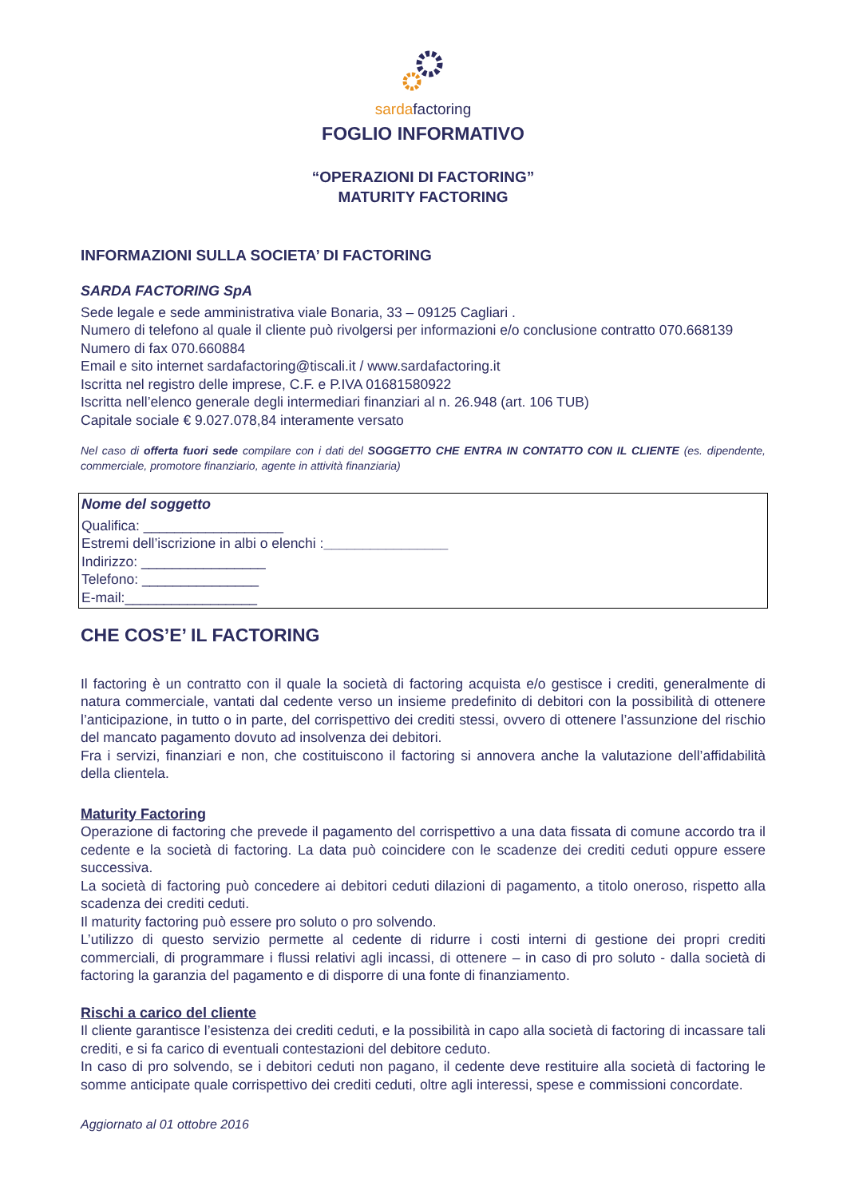sardafactoring
FOGLIO INFORMATIVO
“OPERAZIONI DI FACTORING”
MATURITY FACTORING
INFORMAZIONI SULLA SOCIETA’ DI FACTORING
SARDA FACTORING SpA
Sede legale e sede amministrativa viale Bonaria, 33 – 09125 Cagliari .
Numero di telefono al quale il cliente può rivolgersi per informazioni e/o conclusione contratto 070.668139
Numero di fax 070.660884
Email e sito internet sardafactoring@tiscali.it / www.sardafactoring.it
Iscritta nel registro delle imprese, C.F. e P.IVA 01681580922
Iscritta nell’elenco generale degli intermediari finanziari al n. 26.948 (art. 106 TUB)
Capitale sociale € 9.027.078,84 interamente versato
Nel caso di offerta fuori sede compilare con i dati del SOGGETTO CHE ENTRA IN CONTATTO CON IL CLIENTE (es. dipendente, commerciale, promotore finanziario, agente in attività finanziaria)
Nome del soggetto
Qualifica: __________________
Estremi dell’iscrizione in albi o elenchi :________________
Indirizzo: ________________
Telefono: _______________
E-mail:_________________
CHE COS’E’ IL FACTORING
Il factoring è un contratto con il quale la società di factoring acquista e/o gestisce i crediti, generalmente di natura commerciale, vantati dal cedente verso un insieme predefinito di debitori con la possibilità di ottenere l’anticipazione, in tutto o in parte, del corrispettivo dei crediti stessi, ovvero di ottenere l’assunzione del rischio del mancato pagamento dovuto ad insolvenza dei debitori.
Fra i servizi, finanziari e non, che costituiscono il factoring si annovera anche la valutazione dell’affidabilità della clientela.
Maturity Factoring
Operazione di factoring che prevede il pagamento del corrispettivo a una data fissata di comune accordo tra il cedente e la società di factoring. La data può coincidere con le scadenze dei crediti ceduti oppure essere successiva.
La società di factoring può concedere ai debitori ceduti dilazioni di pagamento, a titolo oneroso, rispetto alla scadenza dei crediti ceduti.
Il maturity factoring può essere pro soluto o pro solvendo.
L’utilizzo di questo servizio permette al cedente di ridurre i costi interni di gestione dei propri crediti commerciali, di programmare i flussi relativi agli incassi, di ottenere – in caso di pro soluto - dalla società di factoring la garanzia del pagamento e di disporre di una fonte di finanziamento.
Rischi a carico del cliente
Il cliente garantisce l’esistenza dei crediti ceduti, e la possibilità in capo alla società di factoring di incassare tali crediti, e si fa carico di eventuali contestazioni del debitore ceduto.
In caso di pro solvendo, se i debitori ceduti non pagano, il cedente deve restituire alla società di factoring le somme anticipate quale corrispettivo dei crediti ceduti, oltre agli interessi, spese e commissioni concordate.
Aggiornato al 01 ottobre 2016